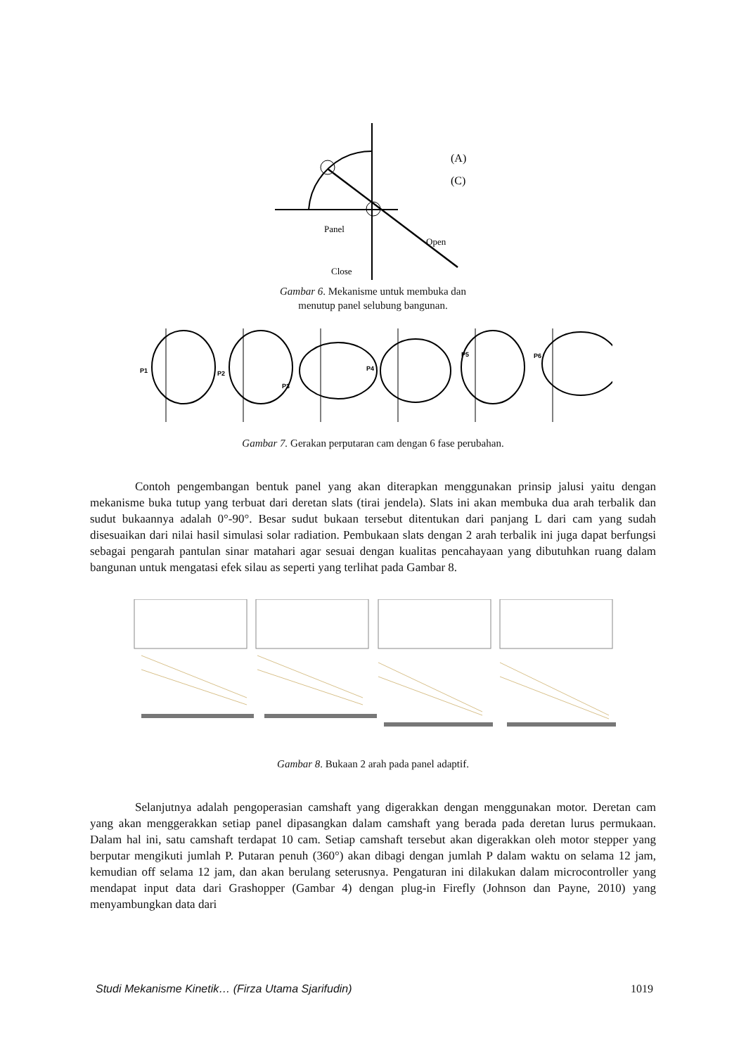(A)
(C)
Panel
Open
Close
Gambar 6. Mekanisme untuk membuka dan
menutup panel selubung bangunan.
P1
P2
P3
P4
P5
P6
Gambar 7. Gerakan perputaran cam dengan 6 fase perubahan.
Contoh pengembangan bentuk panel yang akan diterapkan menggunakan prinsip jalusi yaitu dengan mekanisme buka tutup yang terbuat dari deretan slats (tirai jendela). Slats ini akan membuka dua arah terbalik dan sudut bukaannya adalah 0°-90°. Besar sudut bukaan tersebut ditentukan dari panjang L dari cam yang sudah disesuaikan dari nilai hasil simulasi solar radiation. Pembukaan slats dengan 2 arah terbalik ini juga dapat berfungsi sebagai pengarah pantulan sinar matahari agar sesuai dengan kualitas pencahayaan yang dibutuhkan ruang dalam bangunan untuk mengatasi efek silau as seperti yang terlihat pada Gambar 8.
Gambar 8. Bukaan 2 arah pada panel adaptif.
Selanjutnya adalah pengoperasian camshaft yang digerakkan dengan menggunakan motor. Deretan cam yang akan menggerakkan setiap panel dipasangkan dalam camshaft yang berada pada deretan lurus permukaan. Dalam hal ini, satu camshaft terdapat 10 cam. Setiap camshaft tersebut akan digerakkan oleh motor stepper yang berputar mengikuti jumlah P. Putaran penuh (360°) akan dibagi dengan jumlah P dalam waktu on selama 12 jam, kemudian off selama 12 jam, dan akan berulang seterusnya. Pengaturan ini dilakukan dalam microcontroller yang mendapat input data dari Grashopper (Gambar 4) dengan plug-in Firefly (Johnson dan Payne, 2010) yang menyambungkan data dari
Studi Mekanisme Kinetik… (Firza Utama Sjarifudin) 1019